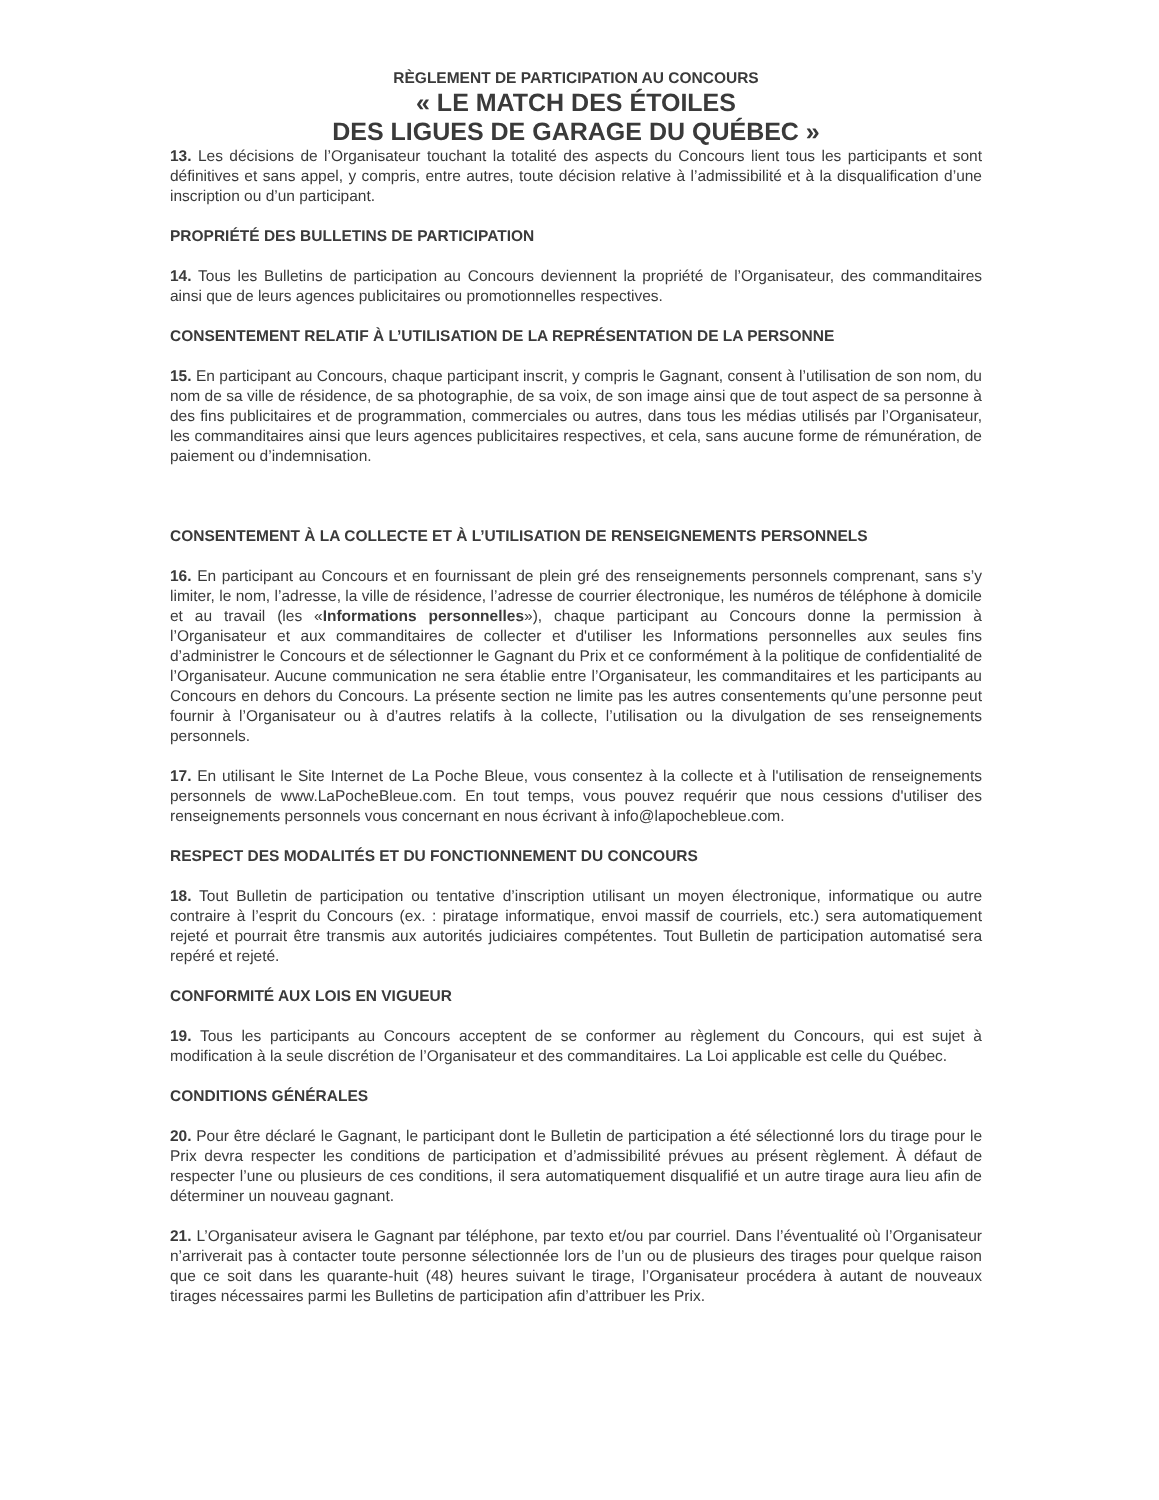RÈGLEMENT DE PARTICIPATION AU CONCOURS
« LE MATCH DES ÉTOILES
DES LIGUES DE GARAGE DU QUÉBEC »
13. Les décisions de l’Organisateur touchant la totalité des aspects du Concours lient tous les participants et sont définitives et sans appel, y compris, entre autres, toute décision relative à l’admissibilité et à la disqualification d’une inscription ou d’un participant.
PROPRIÉTÉ DES BULLETINS DE PARTICIPATION
14. Tous les Bulletins de participation au Concours deviennent la propriété de l’Organisateur, des commanditaires ainsi que de leurs agences publicitaires ou promotionnelles respectives.
CONSENTEMENT RELATIF À L’UTILISATION DE LA REPRÉSENTATION DE LA PERSONNE
15. En participant au Concours, chaque participant inscrit, y compris le Gagnant, consent à l’utilisation de son nom, du nom de sa ville de résidence, de sa photographie, de sa voix, de son image ainsi que de tout aspect de sa personne à des fins publicitaires et de programmation, commerciales ou autres, dans tous les médias utilisés par l’Organisateur, les commanditaires ainsi que leurs agences publicitaires respectives, et cela, sans aucune forme de rémunération, de paiement ou d’indemnisation.
CONSENTEMENT À LA COLLECTE ET À L’UTILISATION DE RENSEIGNEMENTS PERSONNELS
16. En participant au Concours et en fournissant de plein gré des renseignements personnels comprenant, sans s’y limiter, le nom, l’adresse, la ville de résidence, l’adresse de courrier électronique, les numéros de téléphone à domicile et au travail (les «Informations personnelles»), chaque participant au Concours donne la permission à l’Organisateur et aux commanditaires de collecter et d'utiliser les Informations personnelles aux seules fins d’administrer le Concours et de sélectionner le Gagnant du Prix et ce conformément à la politique de confidentialité de l’Organisateur. Aucune communication ne sera établie entre l’Organisateur, les commanditaires et les participants au Concours en dehors du Concours. La présente section ne limite pas les autres consentements qu’une personne peut fournir à l’Organisateur ou à d’autres relatifs à la collecte, l’utilisation ou la divulgation de ses renseignements personnels.
17. En utilisant le Site Internet de La Poche Bleue, vous consentez à la collecte et à l'utilisation de renseignements personnels de www.LaPocheBleue.com. En tout temps, vous pouvez requérir que nous cessions d'utiliser des renseignements personnels vous concernant en nous écrivant à info@lapochebleue.com.
RESPECT DES MODALITÉS ET DU FONCTIONNEMENT DU CONCOURS
18. Tout Bulletin de participation ou tentative d’inscription utilisant un moyen électronique, informatique ou autre contraire à l’esprit du Concours (ex. : piratage informatique, envoi massif de courriels, etc.) sera automatiquement rejeté et pourrait être transmis aux autorités judiciaires compétentes. Tout Bulletin de participation automatisé sera repéré et rejeté.
CONFORMITÉ AUX LOIS EN VIGUEUR
19. Tous les participants au Concours acceptent de se conformer au règlement du Concours, qui est sujet à modification à la seule discrétion de l’Organisateur et des commanditaires. La Loi applicable est celle du Québec.
CONDITIONS GÉNÉRALES
20. Pour être déclaré le Gagnant, le participant dont le Bulletin de participation a été sélectionné lors du tirage pour le Prix devra respecter les conditions de participation et d’admissibilité prévues au présent règlement. À défaut de respecter l’une ou plusieurs de ces conditions, il sera automatiquement disqualifié et un autre tirage aura lieu afin de déterminer un nouveau gagnant.
21. L’Organisateur avisera le Gagnant par téléphone, par texto et/ou par courriel. Dans l’éventualité où l’Organisateur n’arriverait pas à contacter toute personne sélectionnée lors de l’un ou de plusieurs des tirages pour quelque raison que ce soit dans les quarante-huit (48) heures suivant le tirage, l’Organisateur procédera à autant de nouveaux tirages nécessaires parmi les Bulletins de participation afin d’attribuer les Prix.